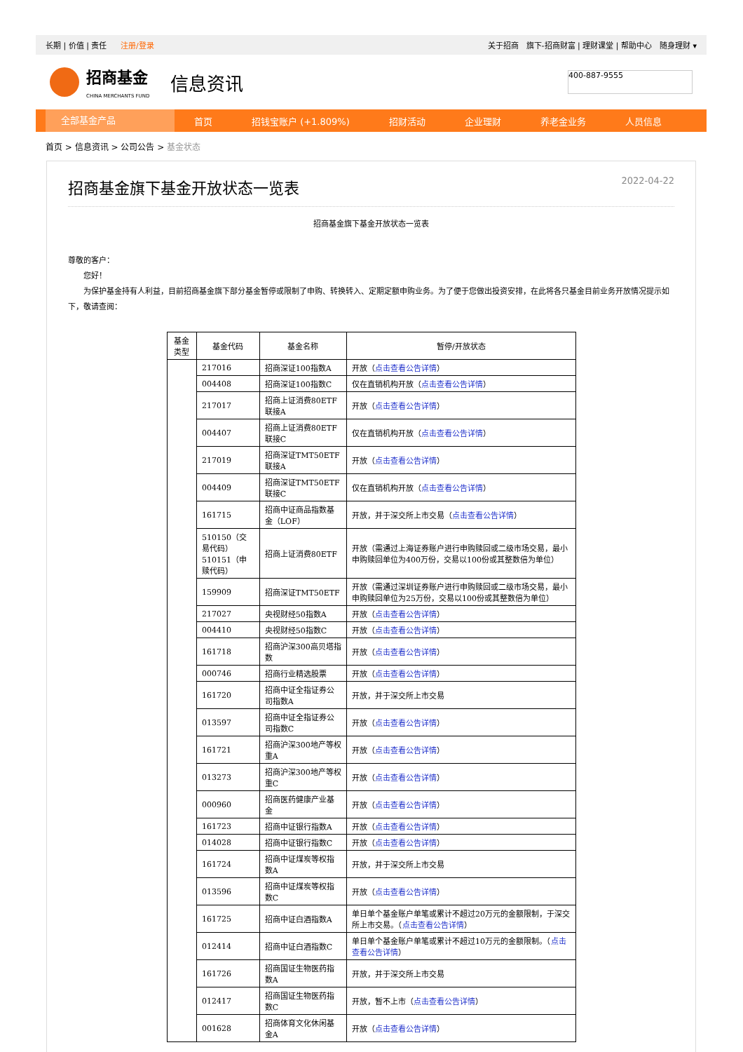长期 | 价值 | 责任 注册/登录
关于招商　旗下-招商财富 | 理财课堂 | 帮助中心　随身理财 ▾
招商基金
CHINA MERCHANTS FUND
信息资讯
400-887-9555
全部基金产品
首页 招钱宝账户 (+1.809%) 招财活动 企业理财 养老金业务 人员信息
首页 > 信息资讯 > 公司公告 > 基金状态
招商基金旗下基金开放状态一览表 2022-04-22
招商基金旗下基金开放状态一览表
尊敬的客户：
　　您好！
　　为保护基金持有人利益，目前招商基金旗下部分基金暂停或限制了申购、转换转入、定期定额申购业务。为了便于您做出投资安排，在此将各只基金目前业务开放情况提示如下，敬请查阅：
| 基金类型 | 基金代码 | 基金名称 | 暂停/开放状态 |
| --- | --- | --- | --- |
| | 217016 | 招商深证100指数A | 开放（ 点击查看公告详情 ） |
| | 004408 | 招商深证100指数C | 仅在直销机构开放（ 点击查看公告详情 ） |
| | 217017 | 招商上证消费80ETF联接A | 开放（ 点击查看公告详情 ） |
| | 004407 | 招商上证消费80ETF联接C | 仅在直销机构开放（ 点击查看公告详情 ） |
| | 217019 | 招商深证TMT50ETF联接A | 开放（ 点击查看公告详情 ） |
| | 004409 | 招商深证TMT50ETF联接C | 仅在直销机构开放（ 点击查看公告详情 ） |
| | 161715 | 招商中证商品指数基金（LOF） | 开放，并于深交所上市交易（ 点击查看公告详情 ） |
| | 510150（交易代码） 510151（申赎代码） | 招商上证消费80ETF | 开放（需通过上海证券账户进行申购赎回或二级市场交易，最小申购赎回单位为400万份，交易以100份或其整数倍为单位） |
| | 159909 | 招商深证TMT50ETF | 开放（需通过深圳证券账户进行申购赎回或二级市场交易，最小申购赎回单位为25万份，交易以100份或其整数倍为单位） |
| | 217027 | 央视财经50指数A | 开放（ 点击查看公告详情 ） |
| | 004410 | 央视财经50指数C | 开放（ 点击查看公告详情 ） |
| | 161718 | 招商沪深300高贝塔指数 | 开放（ 点击查看公告详情 ） |
| | 000746 | 招商行业精选股票 | 开放（ 点击查看公告详情 ） |
| | 161720 | 招商中证全指证券公司指数A | 开放，并于深交所上市交易 |
| | 013597 | 招商中证全指证券公司指数C | 开放（ 点击查看公告详情 ） |
| | 161721 | 招商沪深300地产等权重A | 开放（ 点击查看公告详情 ） |
| | 013273 | 招商沪深300地产等权重C | 开放（ 点击查看公告详情 ） |
| | 000960 | 招商医药健康产业基金 | 开放（ 点击查看公告详情 ） |
| | 161723 | 招商中证银行指数A | 开放（ 点击查看公告详情 ） |
| | 014028 | 招商中证银行指数C | 开放（ 点击查看公告详情 ） |
| | 161724 | 招商中证煤炭等权指数A | 开放，并于深交所上市交易 |
| | 013596 | 招商中证煤炭等权指数C | 开放（ 点击查看公告详情 ） |
| | 161725 | 招商中证白酒指数A | 单日单个基金账户单笔或累计不超过20万元的金额限制，于深交所上市交易。（ 点击查看公告详情 ） |
| | 012414 | 招商中证白酒指数C | 单日单个基金账户单笔或累计不超过10万元的金额限制。（ 点击查看公告详情 ） |
| | 161726 | 招商国证生物医药指数A | 开放，并于深交所上市交易 |
| | 012417 | 招商国证生物医药指数C | 开放，暂不上市（ 点击查看公告详情 ） |
| | 001628 | 招商体育文化休闲基金A | 开放（ 点击查看公告详情 ） |